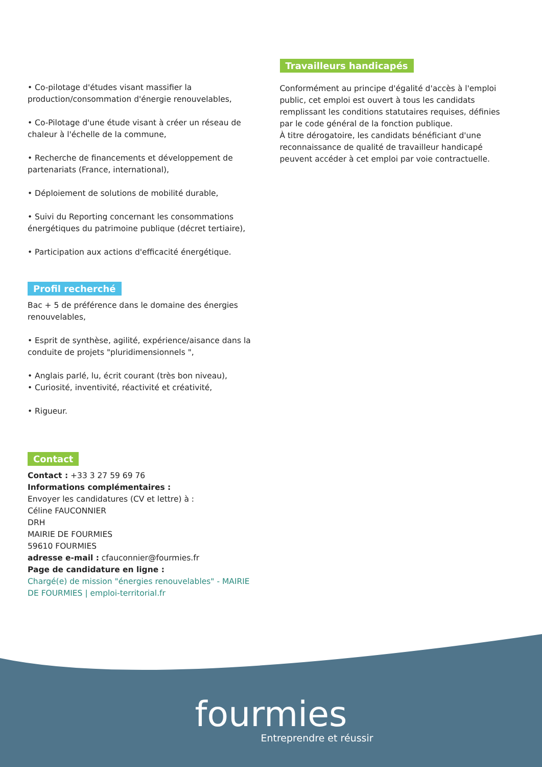• Co-pilotage d'études visant massifier la production/consommation d'énergie renouvelables,
• Co-Pilotage d'une étude visant à créer un réseau de chaleur à l'échelle de la commune,
• Recherche de financements et développement de partenariats (France, international),
• Déploiement de solutions de mobilité durable,
• Suivi du Reporting concernant les consommations énergétiques du patrimoine publique (décret tertiaire),
• Participation aux actions d'efficacité énergétique.
Profil recherché
Bac + 5 de préférence dans le domaine des énergies renouvelables,
• Esprit de synthèse, agilité, expérience/aisance dans la conduite de projets "pluridimensionnels ",
• Anglais parlé, lu, écrit courant (très bon niveau),
• Curiosité, inventivité, réactivité et créativité,
• Rigueur.
Contact
Contact : +33 3 27 59 69 76
Informations complémentaires :
Envoyer les candidatures (CV et lettre) à :
Céline FAUCONNIER
DRH
MAIRIE DE FOURMIES
59610 FOURMIES
adresse e-mail : cfauconnier@fourmies.fr
Page de candidature en ligne :
Chargé(e) de mission "énergies renouvelables" - MAIRIE DE FOURMIES | emploi-territorial.fr
Travailleurs handicapés
Conformément au principe d'égalité d'accès à l'emploi public, cet emploi est ouvert à tous les candidats remplissant les conditions statutaires requises, définies par le code général de la fonction publique.
À titre dérogatoire, les candidats bénéficiant d'une reconnaissance de qualité de travailleur handicapé peuvent accéder à cet emploi par voie contractuelle.
fourmies
Entreprendre et réussir